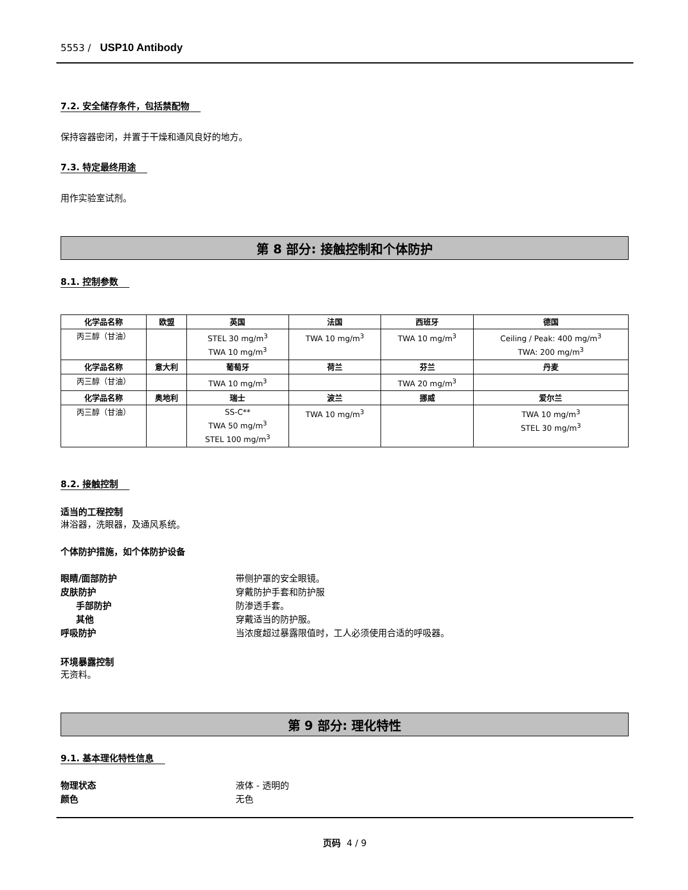5553 / USP10 Antibody
7.2. 安全储存条件，包括禁配物
保持容器密闭，并置于干燥和通风良好的地方。
7.3. 特定最终用途
用作实验室试剂。
第 8 部分: 接触控制和个体防护
8.1. 控制参数
| 化学品名称 | 欧盟 | 英国 | 法国 | 西班牙 | 德国 |
| --- | --- | --- | --- | --- | --- |
| 丙三醇（甘油） | | STEL 30 mg/m<sup>3</sup> TWA 10 mg/m<sup>3</sup> | TWA 10 mg/m<sup>3</sup> | TWA 10 mg/m<sup>3</sup> | Ceiling / Peak: 400 mg/m<sup>3</sup> TWA: 200 mg/m<sup>3</sup> |
| 化学品名称 | 意大利 | 葡萄牙 | 荷兰 | 芬兰 | 丹麦 |
| 丙三醇（甘油） | | TWA 10 mg/m<sup>3</sup> | | TWA 20 mg/m<sup>3</sup> | |
| 化学品名称 | 奥地利 | 瑞士 | 波兰 | 挪威 | 爱尔兰 |
| 丙三醇（甘油） | | SS-C** TWA 50 mg/m<sup>3</sup> STEL 100 mg/m<sup>3</sup> | TWA 10 mg/m<sup>3</sup> | | TWA 10 mg/m<sup>3</sup> STEL 30 mg/m<sup>3</sup> |
8.2. 接触控制
适当的工程控制
淋浴器，洗眼器，及通风系统。
个体防护措施，如个体防护设备
眼睛/面部防护 带侧护罩的安全眼镜。
皮肤防护 穿戴防护手套和防护服
手部防护 防渗透手套。
其他 穿戴适当的防护服。
呼吸防护 当浓度超过暴露限值时，工人必须使用合适的呼吸器。
环境暴露控制
无资料。
第 9 部分: 理化特性
9.1. 基本理化特性信息
物理状态 液体 - 透明的
颜色 无色
页码 4 / 9